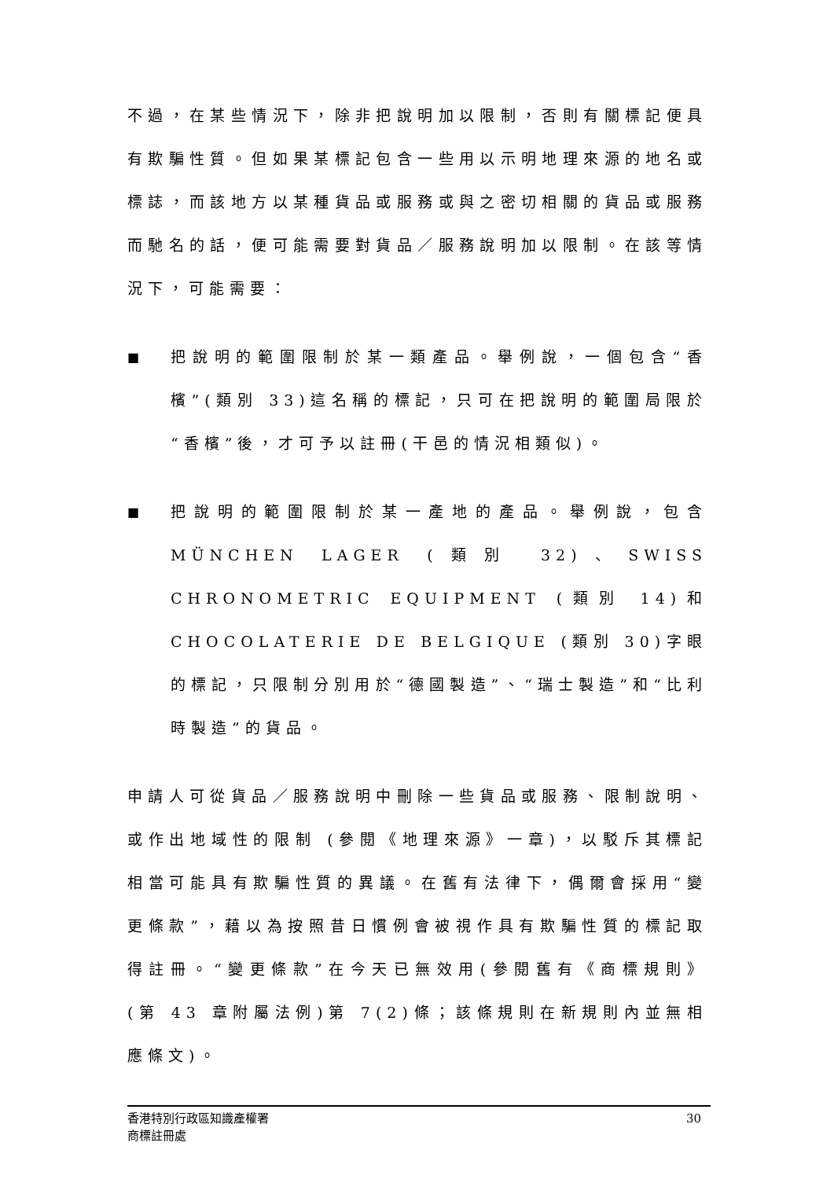不過，在某些情況下，除非把說明加以限制，否則有關標記便具有欺騙性質。但如果某標記包含一些用以示明地理來源的地名或標誌，而該地方以某種貨品或服務或與之密切相關的貨品或服務而馳名的話，便可能需要對貨品／服務說明加以限制。在該等情況下，可能需要：
■
把說明的範圍限制於某一類產品。舉例說，一個包含“香檳”(類別 33)這名稱的標記，只可在把說明的範圍局限於“香檳”後，才可予以註冊(干邑的情況相類似)。
■
把說明的範圍限制於某一產地的產品。舉例說，包含 MÜNCHEN LAGER (類別 32)、SWISS CHRONOMETRIC EQUIPMENT (類別 14)和 CHOCOLATERIE DE BELGIQUE (類別 30)字眼的標記，只限制分別用於“德國製造”、“瑞士製造”和“比利時製造”的貨品。
申請人可從貨品／服務說明中刪除一些貨品或服務、限制說明、或作出地域性的限制 (參閱《地理來源》一章)，以駁斥其標記相當可能具有欺騙性質的異議。在舊有法律下，偶爾會採用“變更條款”，藉以為按照昔日慣例會被視作具有欺騙性質的標記取得註冊。“變更條款”在今天已無效用(參閱舊有《商標規則》(第 43 章附屬法例)第 7(2)條；該條規則在新規則內並無相應條文)。
香港特別行政區知識產權署
商標註冊處
30